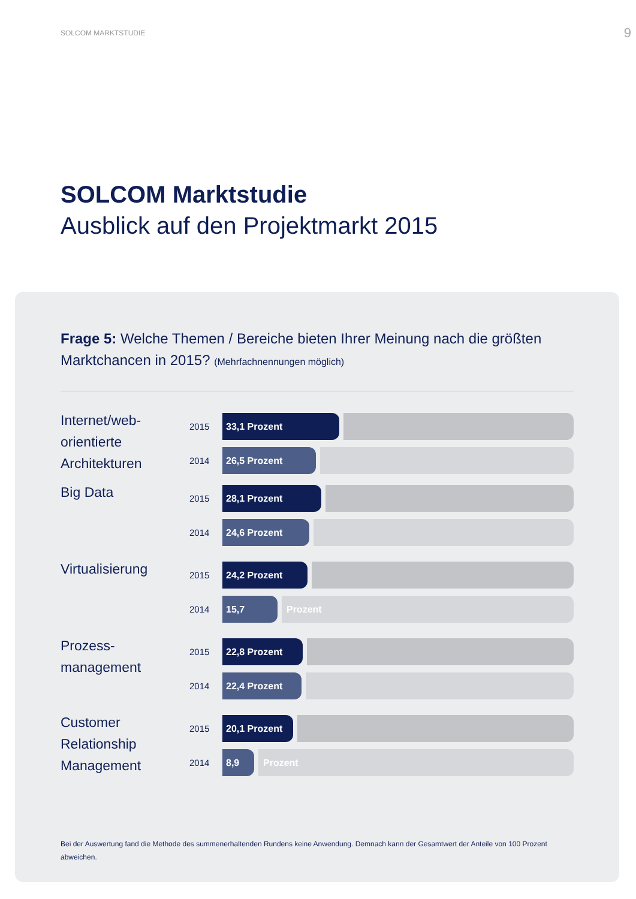SOLCOM MARKTSTUDIE 9
SOLCOM Marktstudie
Ausblick auf den Projektmarkt 2015
Frage 5: Welche Themen / Bereiche bieten Ihrer Meinung nach die größten Marktchancen in 2015? (Mehrfachnennungen möglich)
Internet/web-orientierte Architekturen
2015
33,1 Prozent
2014
26,5 Prozent
Big Data
2015
28,1 Prozent
2014
24,6 Prozent
Virtualisierung
2015
24,2 Prozent
2014
15,7 Prozent
Prozess-management
2015
22,8 Prozent
2014
22,4 Prozent
Customer Relationship Management
2015
20,1 Prozent
2014
8,9 Prozent
Bei der Auswertung fand die Methode des summenerhaltenden Rundens keine Anwendung. Demnach kann der Gesamtwert der Anteile von 100 Prozent abweichen.